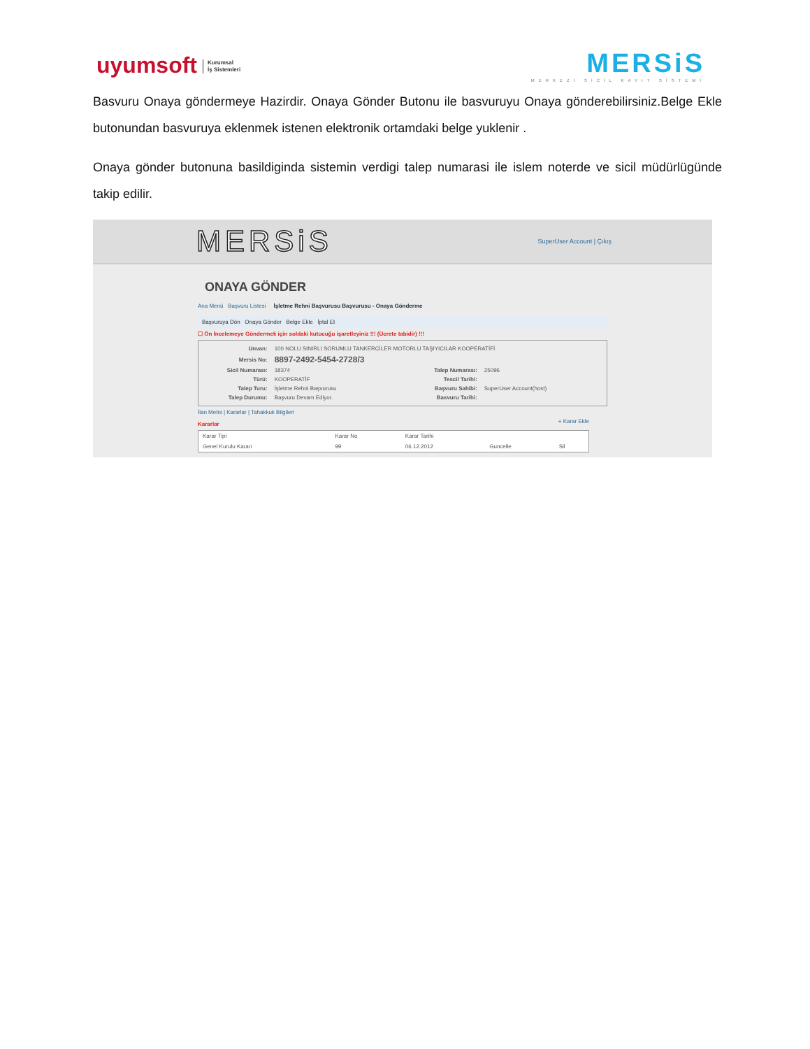uyumsoft Kurumsal
İş Sistemleri
MERSiS
MERKEZİ SİCİL KAYIT SİSTEMİ
Basvuru Onaya göndermeye Hazirdir. Onaya Gönder Butonu ile basvuruyu Onaya gönderebilirsiniz.Belge Ekle butonundan basvuruya eklenmek istenen elektronik ortamdaki belge yuklenir .
Onaya gönder butonuna basildiginda sistemin verdigi talep numarasi ile islem noterde ve sicil müdürlügünde takip edilir.
MERSiS SuperUser Account | Çıkış
ONAYA GÖNDER
Ana Menü Başvuru Listesi İşletme Rehni Başvurusu Başvurusu - Onaya Gönderme
Başvuruya Dön Onaya Gönder Belge Ekle İptal Et
☐ Ön İncelemeye Göndermek için soldaki kutucuğu işaretleyiniz !!! (Ücrete tabidir) !!!
| Unvan: | 100 NOLU SINIRLI SORUMLU TANKERCİLER MOTORLU TAŞIYICILAR KOOPERATİFİ | | |
| Mersis No: | 8897-2492-5454-2728/3 | | |
| Sicil Numarası: | 18374 | Talep Numarası: | 25096 |
| Türü: | KOOPERATİF | Tescil Tarihi: | |
| Talep Turu: | İşletme Rehni Başvurusu | Başvuru Sahibi: | SuperUser Account(host) |
| Talep Durumu: | Başvuru Devam Ediyor. | Basvuru Tarihi: | |
İlan Metni | Kararlar | Tahakkuk Bilgileri
Kararlar + Karar Ekle
| Karar Tipi | Karar No | Karar Tarihi | | |
| --- | --- | --- | --- | --- |
| Genel Kurulu Kararı | 99 | 06.12.2012 | Guncelle | Sil |